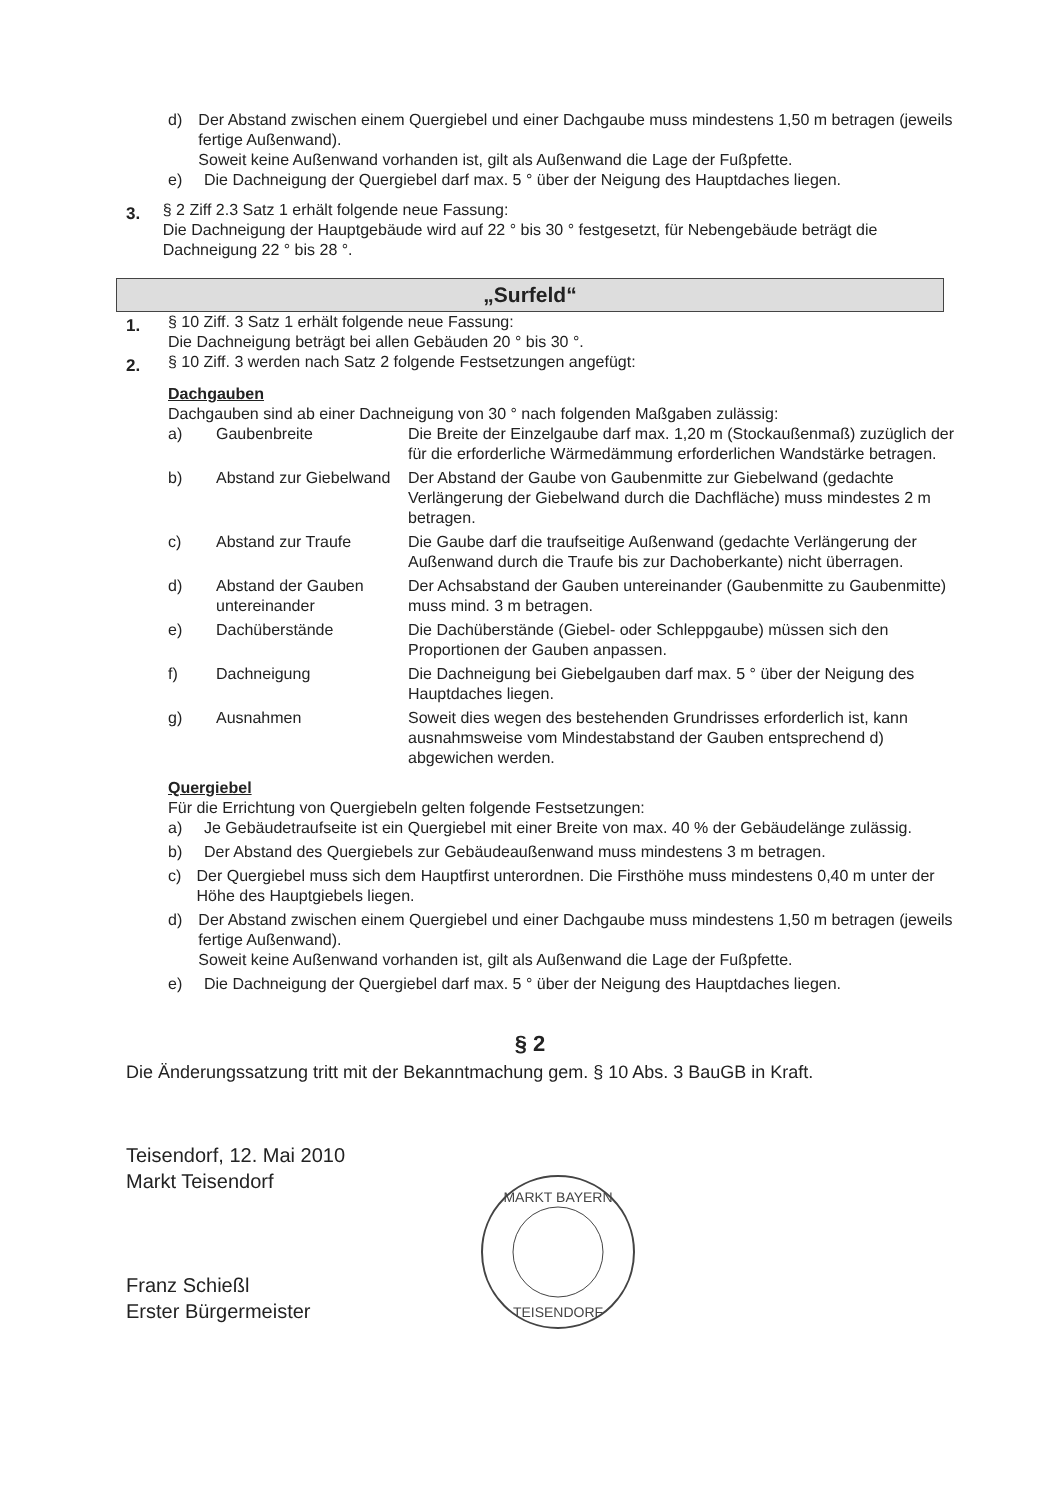d) Der Abstand zwischen einem Quergiebel und einer Dachgaube muss mindestens 1,50 m betragen (jeweils fertige Außenwand).
Soweit keine Außenwand vorhanden ist, gilt als Außenwand die Lage der Fußpfette.
e) Die Dachneigung der Quergiebel darf max. 5 ° über der Neigung des Hauptdaches liegen.
3. § 2 Ziff 2.3 Satz 1 erhält folgende neue Fassung:
Die Dachneigung der Hauptgebäude wird auf 22 ° bis 30 ° festgesetzt, für Nebengebäude beträgt die Dachneigung 22 ° bis 28 °.
„Surfeld“
1. § 10 Ziff. 3 Satz 1 erhält folgende neue Fassung:
Die Dachneigung beträgt bei allen Gebäuden 20 ° bis 30 °.
2. § 10 Ziff. 3 werden nach Satz 2 folgende Festsetzungen angefügt:
Dachgauben
Dachgauben sind ab einer Dachneigung von 30 ° nach folgenden Maßgaben zulässig:
a) Gaubenbreite Die Breite der Einzelgaube darf max. 1,20 m (Stockaußenmaß) zuzüglich der für die erforderliche Wärmedämmung erforderlichen Wandstärke betragen.
b) Abstand zur Giebelwand Der Abstand der Gaube von Gaubenmitte zur Giebelwand (gedachte Verlängerung der Giebelwand durch die Dachfläche) muss mindestes 2 m betragen.
c) Abstand zur Traufe Die Gaube darf die traufseitige Außenwand (gedachte Verlängerung der Außenwand durch die Traufe bis zur Dachoberkante) nicht überragen.
d) Abstand der Gauben untereinander Der Achsabstand der Gauben untereinander (Gaubenmitte zu Gaubenmitte) muss mind. 3 m betragen.
e) Dachüberstände Die Dachüberstände (Giebel- oder Schleppgaube) müssen sich den Proportionen der Gauben anpassen.
f) Dachneigung Die Dachneigung bei Giebelgauben darf max. 5 ° über der Neigung des Hauptdaches liegen.
g) Ausnahmen Soweit dies wegen des bestehenden Grundrisses erforderlich ist, kann ausnahmsweise vom Mindestabstand der Gauben entsprechend d) abgewichen werden.
Quergiebel
Für die Errichtung von Quergiebeln gelten folgende Festsetzungen:
a) Je Gebäudetraufseite ist ein Quergiebel mit einer Breite von max. 40 % der Gebäudelänge zulässig.
b) Der Abstand des Quergiebels zur Gebäudeaußenwand muss mindestens 3 m betragen.
c) Der Quergiebel muss sich dem Hauptfirst unterordnen. Die Firsthöhe muss mindestens 0,40 m unter der Höhe des Hauptgiebels liegen.
d) Der Abstand zwischen einem Quergiebel und einer Dachgaube muss mindestens 1,50 m betragen (jeweils fertige Außenwand).
Soweit keine Außenwand vorhanden ist, gilt als Außenwand die Lage der Fußpfette.
e) Die Dachneigung der Quergiebel darf max. 5 ° über der Neigung des Hauptdaches liegen.
§ 2
Die Änderungssatzung tritt mit der Bekanntmachung gem. § 10 Abs. 3 BauGB in Kraft.
Teisendorf, 12. Mai 2010
Markt Teisendorf
Franz Schießl
Erster Bürgermeister
MARKT BAYERN
TEISENDORF